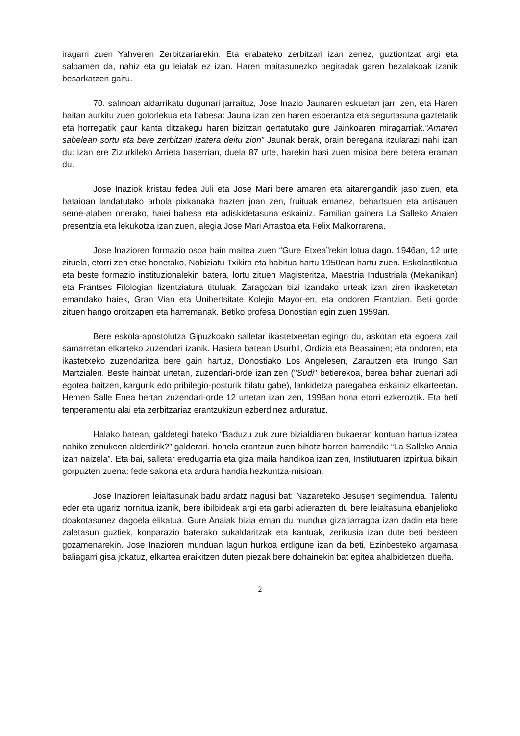iragarri zuen Yahveren Zerbitzariarekin. Eta erabateko zerbitzari izan zenez, guztiontzat argi eta salbamen da, nahiz eta gu leialak ez izan. Haren maitasunezko begiradak garen bezalakoak izanik besarkatzen gaitu.
70. salmoan aldarrikatu dugunari jarraituz, Jose Inazio Jaunaren eskuetan jarri zen, eta Haren baitan aurkitu zuen gotorlekua eta babesa: Jauna izan zen haren esperantza eta segurtasuna gaztetatik eta horregatik gaur kanta ditzakegu haren bizitzan gertatutako gure Jainkoaren miragarriak.“Amaren sabelean sortu eta bere zerbitzari izatera deitu zion” Jaunak berak, orain beregana itzularazi nahi izan du: izan ere Zizurkileko Arrieta baserrian, duela 87 urte, harekin hasi zuen misioa bere betera eraman du.
Jose Inaziok kristau fedea Juli eta Jose Mari bere amaren eta aitarengandik jaso zuen, eta bataioan landatutako arbola pixkanaka hazten joan zen, fruituak emanez, behartsuen eta artisauen seme-alaben onerako, haiei babesa eta adiskidetasuna eskainiz. Familian gainera La Salleko Anaien presentzia eta lekukotza izan zuen, alegia Jose Mari Arrastoa eta Felix Malkorrarena.
Jose Inazioren formazio osoa hain maitea zuen “Gure Etxea”rekin lotua dago. 1946an, 12 urte zituela, etorri zen etxe honetako, Nobiziatu Txikira eta habitua hartu 1950ean hartu zuen. Eskolastikatua eta beste formazio instituzionalekin batera, lortu zituen Magisteritza, Maestria Industriala (Mekanikan) eta Frantses Filologian lizentziatura tituluak. Zaragozan bizi izandako urteak izan ziren ikasketetan emandako haiek, Gran Vian eta Unibertsitate Kolejio Mayor-en, eta ondoren Frantzian. Beti gorde zituen hango oroitzapen eta harremanak. Betiko profesa Donostian egin zuen 1959an.
Bere eskola-apostolutza Gipuzkoako salletar ikastetxeetan egingo du, askotan eta egoera zail samarretan elkarteko zuzendari izanik. Hasiera batean Usurbil, Ordizia eta Beasainen; eta ondoren, eta ikastetxeko zuzendaritza bere gain hartuz, Donostiako Los Angelesen, Zarautzen eta Irungo San Martzialen. Beste hainbat urtetan, zuzendari-orde izan zen ("Sudi" betierekoa, berea behar zuenari adi egotea baitzen, kargurik edo pribilegio-posturik bilatu gabe), lankidetza paregabea eskainiz elkarteetan. Hemen Salle Enea bertan zuzendari-orde 12 urtetan izan zen, 1998an hona etorri ezkeroztik. Eta beti tenperamentu alai eta zerbitzariaz erantzukizun ezberdinez arduratuz.
Halako batean, galdetegi bateko “Baduzu zuk zure bizialdiaren bukaeran kontuan hartua izatea nahiko zenukeen alderdirik?” galderari, honela erantzun zuen bihotz barren-barrendik: “La Salleko Anaia izan naizela”. Eta bai, salletar eredugarria eta giza maila handikoa izan zen, Institutuaren izpiritua bikain gorpuzten zuena: fede sakona eta ardura handia hezkuntza-misioan.
Jose Inazioren leialtasunak badu ardatz nagusi bat: Nazareteko Jesusen segimendua. Talentu eder eta ugariz hornitua izanik, bere ibilbideak argi eta garbi adierazten du bere leialtasuna ebanjelioko doakotasunez dagoela elikatua. Gure Anaiak bizia eman du mundua gizatiarragoa izan dadin eta bere zaletasun guztiek, konparazio baterako sukaldaritzak eta kantuak, zerikusia izan dute beti besteen gozamenarekin. Jose Inazioren munduan lagun hurkoa erdigune izan da beti, Ezinbesteko argamasa baliagarri gisa jokatuz, elkartea eraikitzen duten piezak bere dohainekin bat egitea ahalbidetzen dueña.
2